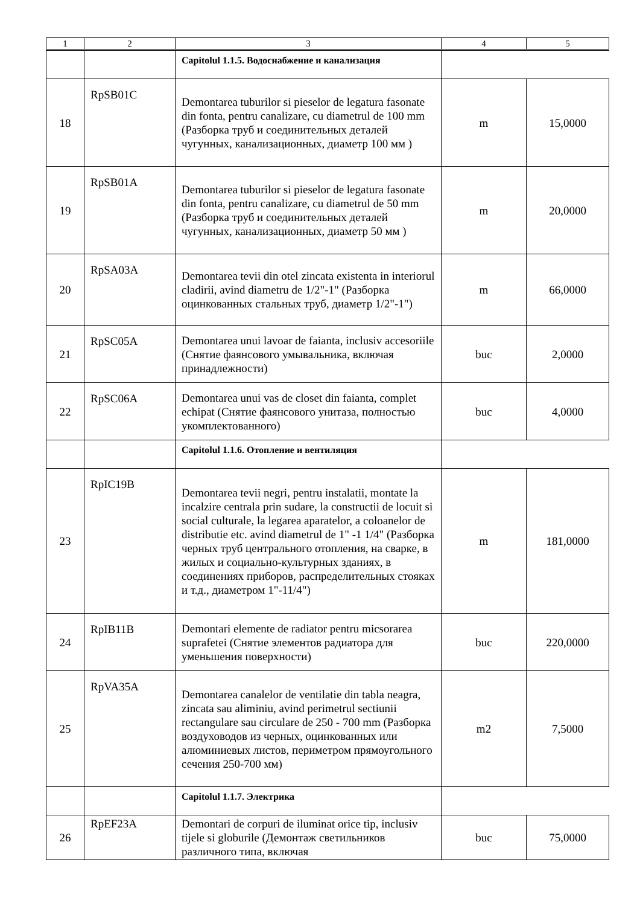| 1 | 2 | 3 | 4 | 5 |
| --- | --- | --- | --- | --- |
| | | Capitolul 1.1.5. Водоснабжение и канализация | | |
| 18 | RpSB01C | Demontarea tuburilor si pieselor de legatura fasonate din fonta, pentru canalizare, cu diametrul de 100 mm (Разборка труб и соединительных деталей чугунных, канализационных, диаметр 100 мм ) | m | 15,0000 |
| 19 | RpSB01A | Demontarea tuburilor si pieselor de legatura fasonate din fonta, pentru canalizare, cu diametrul de 50 mm (Разборка труб и соединительных деталей чугунных, канализационных, диаметр 50 мм ) | m | 20,0000 |
| 20 | RpSA03A | Demontarea tevii din otel zincata existenta in interiorul cladirii, avind diametru de 1/2"-1" (Разборка оцинкованных стальных труб, диаметр 1/2"-1") | m | 66,0000 |
| 21 | RpSC05A | Demontarea unui lavoar de faianta, inclusiv accesoriile (Снятие фаянсового умывальника, включая принадлежности) | buc | 2,0000 |
| 22 | RpSC06A | Demontarea unui vas de closet din faianta, complet echipat (Снятие фаянсового унитаза, полностью укомплектованного) | buc | 4,0000 |
| | | Capitolul 1.1.6. Отопление и вентиляция | | |
| 23 | RpIC19B | Demontarea tevii negri, pentru instalatii, montate la incalzire centrala prin sudare, la constructii de locuit si social culturale, la legarea aparatelor, a coloanelor de distributie etc. avind diametrul de 1" -1 1/4" (Разборка черных труб центрального отопления, на сварке, в жилых и социально-культурных зданиях, в соединениях приборов, распределительных стояках и т.д., диаметром 1"-11/4") | m | 181,0000 |
| 24 | RpIB11B | Demontari elemente de radiator pentru micsorarea suprafetei (Снятие элементов радиатора для уменьшения поверхности) | buc | 220,0000 |
| 25 | RpVA35A | Demontarea canalelor de ventilatie din tabla neagra, zincata sau aliminiu, avind perimetrul sectiunii rectangulare sau circulare de 250 - 700 mm (Разборка воздуховодов из черных, оцинкованных или алюминиевых листов, периметром прямоугольного сечения 250-700 мм) | m2 | 7,5000 |
| | | Capitolul 1.1.7. Электрика | | |
| 26 | RpEF23A | Demontari de corpuri de iluminat orice tip, inclusiv tijele si globurile (Демонтаж светильников различного типа, включая | buc | 75,0000 |